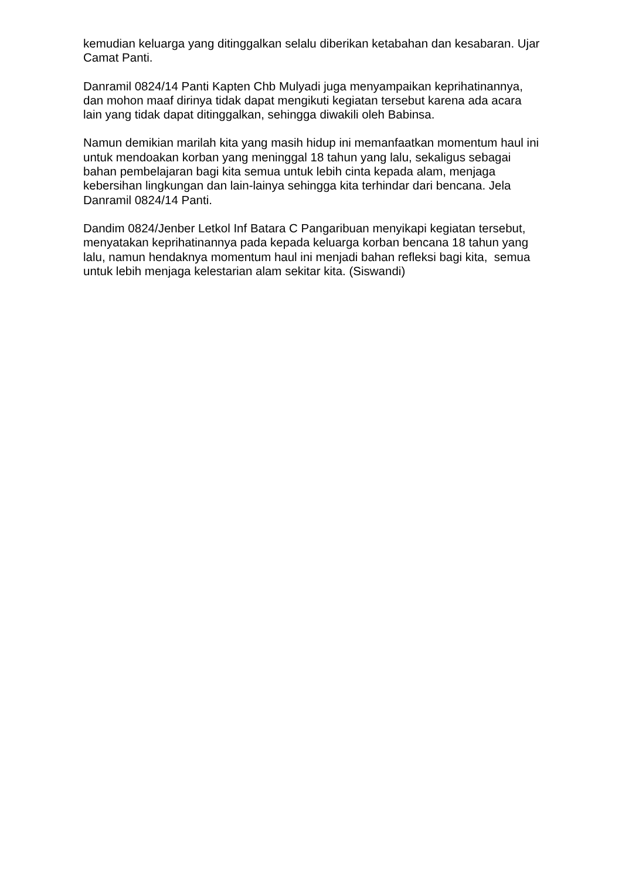kemudian keluarga yang ditinggalkan selalu diberikan ketabahan dan kesabaran. Ujar Camat Panti.
Danramil 0824/14 Panti Kapten Chb Mulyadi juga menyampaikan keprihatinannya, dan mohon maaf dirinya tidak dapat mengikuti kegiatan tersebut karena ada acara lain yang tidak dapat ditinggalkan, sehingga diwakili oleh Babinsa.
Namun demikian marilah kita yang masih hidup ini memanfaatkan momentum haul ini untuk mendoakan korban yang meninggal 18 tahun yang lalu, sekaligus sebagai bahan pembelajaran bagi kita semua untuk lebih cinta kepada alam, menjaga kebersihan lingkungan dan lain-lainya sehingga kita terhindar dari bencana. Jela Danramil 0824/14 Panti.
Dandim 0824/Jenber Letkol Inf Batara C Pangaribuan menyikapi kegiatan tersebut, menyatakan keprihatinannya pada kepada keluarga korban bencana 18 tahun yang lalu, namun hendaknya momentum haul ini menjadi bahan refleksi bagi kita, semua untuk lebih menjaga kelestarian alam sekitar kita. (Siswandi)